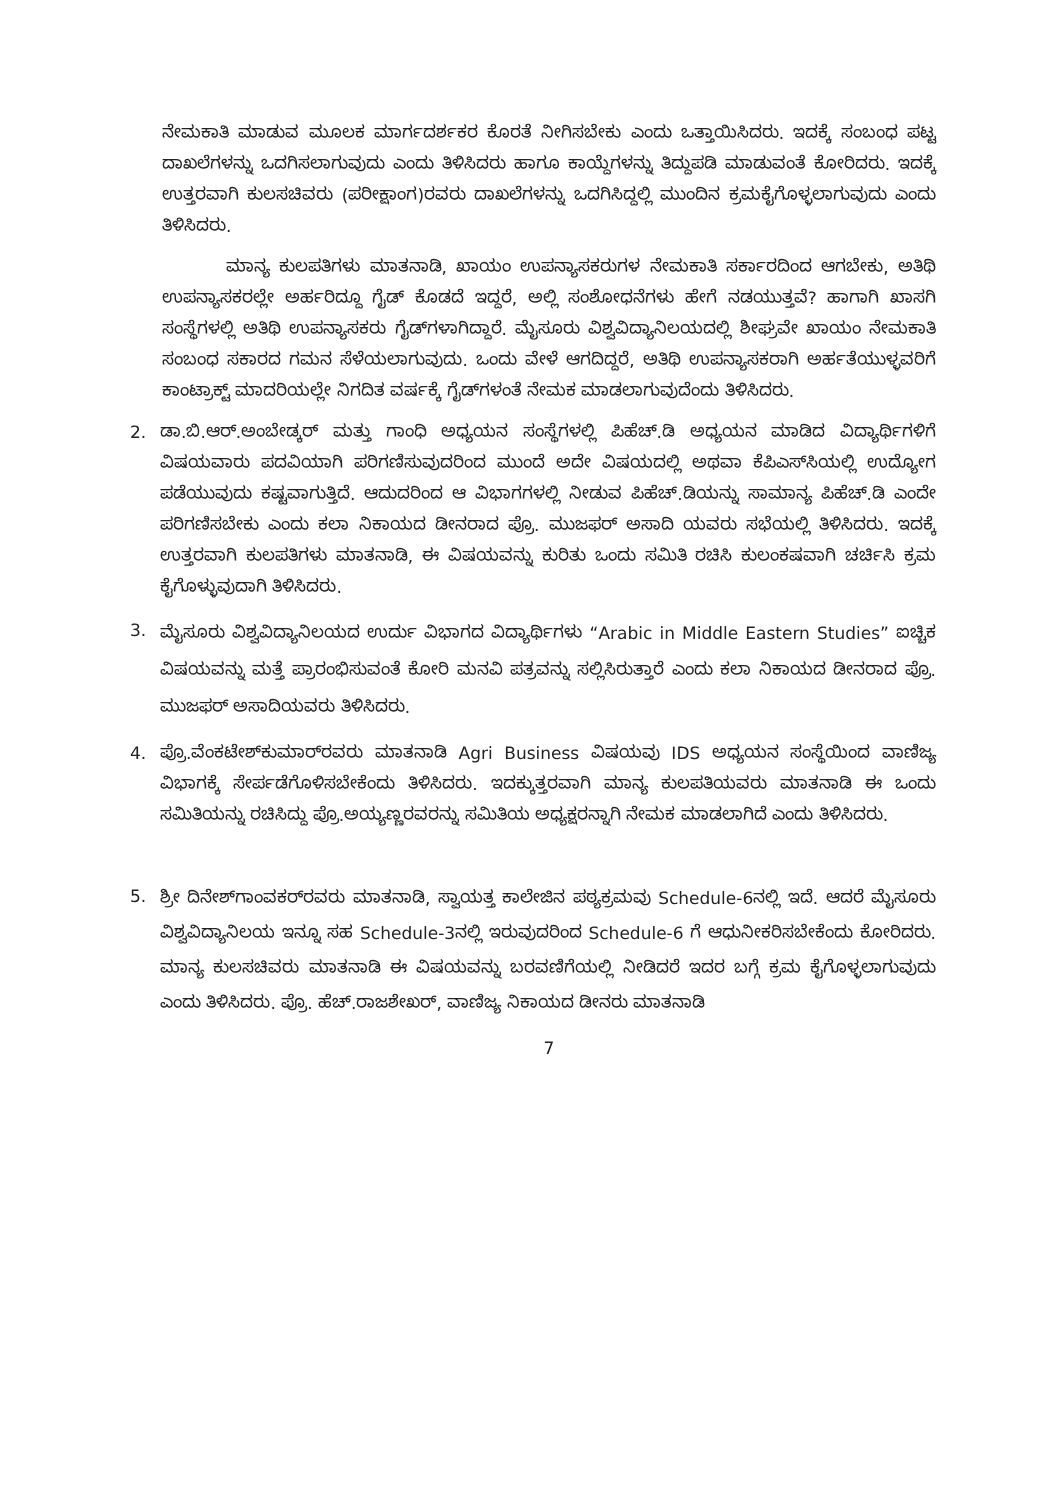ನೇಮಕಾತಿ ಮಾಡುವ ಮೂಲಕ ಮಾರ್ಗದರ್ಶಕರ ಕೊರತೆ ನೀಗಿಸಬೇಕು ಎಂದು ಒತ್ತಾಯಿಸಿದರು. ಇದಕ್ಕೆ ಸಂಬಂಧ ಪಟ್ಟ ದಾಖಲೆಗಳನ್ನು ಒದಗಿಸಲಾಗುವುದು ಎಂದು ತಿಳಿಸಿದರು ಹಾಗೂ ಕಾಯ್ದೆಗಳನ್ನು ತಿದ್ದುಪಡಿ ಮಾಡುವಂತೆ ಕೋರಿದರು. ಇದಕ್ಕೆ ಉತ್ತರವಾಗಿ ಕುಲಸಚಿವರು (ಪರೀಕ್ಷಾಂಗ)ರವರು ದಾಖಲೆಗಳನ್ನು ಒದಗಿಸಿದ್ದಲ್ಲಿ ಮುಂದಿನ ಕ್ರಮಕೈಗೊಳ್ಳಲಾಗುವುದು ಎಂದು ತಿಳಿಸಿದರು.
ಮಾನ್ಯ ಕುಲಪತಿಗಳು ಮಾತನಾಡಿ, ಖಾಯಂ ಉಪನ್ಯಾಸಕರುಗಳ ನೇಮಕಾತಿ ಸರ್ಕಾರದಿಂದ ಆಗಬೇಕು, ಅತಿಥಿ ಉಪನ್ಯಾಸಕರಲ್ಲೇ ಅರ್ಹರಿದ್ದೂ ಗೈಡ್ ಕೊಡದೆ ಇದ್ದರೆ, ಅಲ್ಲಿ ಸಂಶೋಧನೆಗಳು ಹೇಗೆ ನಡಯುತ್ತವೆ? ಹಾಗಾಗಿ ಖಾಸಗಿ ಸಂಸ್ಥೆಗಳಲ್ಲಿ ಅತಿಥಿ ಉಪನ್ಯಾಸಕರು ಗೈಡ್‌ಗಳಾಗಿದ್ದಾರೆ. ಮೈಸೂರು ವಿಶ್ವವಿದ್ಯಾನಿಲಯದಲ್ಲಿ ಶೀಘ್ರವೇ ಖಾಯಂ ನೇಮಕಾತಿ ಸಂಬಂಧ ಸಕಾರದ ಗಮನ ಸೆಳೆಯಲಾಗುವುದು. ಒಂದು ವೇಳೆ ಆಗದಿದ್ದರೆ, ಅತಿಥಿ ಉಪನ್ಯಾಸಕರಾಗಿ ಅರ್ಹತೆಯುಳ್ಳವರಿಗೆ ಕಾಂಟ್ರಾಕ್ಟ್ ಮಾದರಿಯಲ್ಲೇ ನಿಗದಿತ ವರ್ಷಕ್ಕೆ ಗೈಡ್‌ಗಳಂತೆ ನೇಮಕ ಮಾಡಲಾಗುವುದೆಂದು ತಿಳಿಸಿದರು.
2. ಡಾ.ಬಿ.ಆರ್.ಅಂಬೇಡ್ಕರ್ ಮತ್ತು ಗಾಂಧಿ ಅಧ್ಯಯನ ಸಂಸ್ಥೆಗಳಲ್ಲಿ ಪಿಹೆಚ್.ಡಿ ಅಧ್ಯಯನ ಮಾಡಿದ ವಿದ್ಯಾರ್ಥಿಗಳಿಗೆ ವಿಷಯವಾರು ಪದವಿಯಾಗಿ ಪರಿಗಣಿಸುವುದರಿಂದ ಮುಂದೆ ಅದೇ ವಿಷಯದಲ್ಲಿ ಅಥವಾ ಕೆಪಿಎಸ್‌ಸಿಯಲ್ಲಿ ಉದ್ಯೋಗ ಪಡೆಯುವುದು ಕಷ್ಟವಾಗುತ್ತಿದೆ. ಆದುದರಿಂದ ಆ ವಿಭಾಗಗಳಲ್ಲಿ ನೀಡುವ ಪಿಹೆಚ್.ಡಿಯನ್ನು ಸಾಮಾನ್ಯ ಪಿಹೆಚ್.ಡಿ ಎಂದೇ ಪರಿಗಣಿಸಬೇಕು ಎಂದು ಕಲಾ ನಿಕಾಯದ ಡೀನರಾದ ಪ್ರೊ. ಮುಜಫರ್ ಅಸಾದಿ ಯವರು ಸಭೆಯಲ್ಲಿ ತಿಳಿಸಿದರು. ಇದಕ್ಕೆ ಉತ್ತರವಾಗಿ ಕುಲಪತಿಗಳು ಮಾತನಾಡಿ, ಈ ವಿಷಯವನ್ನು ಕುರಿತು ಒಂದು ಸಮಿತಿ ರಚಿಸಿ ಕುಲಂಕಷವಾಗಿ ಚರ್ಚಿಸಿ ಕ್ರಮ ಕೈಗೊಳ್ಳುವುದಾಗಿ ತಿಳಿಸಿದರು.
3.
ಮೈಸೂರು ವಿಶ್ವವಿದ್ಯಾನಿಲಯದ ಉರ್ದು ವಿಭಾಗದ ವಿದ್ಯಾರ್ಥಿಗಳು “Arabic in Middle Eastern Studies” ಐಚ್ಚಿಕ ವಿಷಯವನ್ನು ಮತ್ತೆ ಪ್ರಾರಂಭಿಸುವಂತೆ ಕೋರಿ ಮನವಿ ಪತ್ರವನ್ನು ಸಲ್ಲಿಸಿರುತ್ತಾರೆ ಎಂದು ಕಲಾ ನಿಕಾಯದ ಡೀನರಾದ ಪ್ರೊ. ಮುಜಫರ್ ಅಸಾದಿಯವರು ತಿಳಿಸಿದರು.
4. ಪ್ರೊ.ವೆಂಕಟೇಶ್‌ಕುಮಾರ್‌ರವರು ಮಾತನಾಡಿ Agri Business ವಿಷಯವು IDS ಅಧ್ಯಯನ ಸಂಸ್ಥೆಯಿಂದ ವಾಣಿಜ್ಯ ವಿಭಾಗಕ್ಕೆ ಸೇರ್ಪಡೆಗೊಳಿಸಬೇಕೆಂದು ತಿಳಿಸಿದರು. ಇದಕ್ಕುತ್ತರವಾಗಿ ಮಾನ್ಯ ಕುಲಪತಿಯವರು ಮಾತನಾಡಿ ಈ ಒಂದು ಸಮಿತಿಯನ್ನು ರಚಿಸಿದ್ದು ಪ್ರೊ.ಅಯ್ಯಣ್ಣರವರನ್ನು ಸಮಿತಿಯ ಅಧ್ಯಕ್ಷರನ್ನಾಗಿ ನೇಮಕ ಮಾಡಲಾಗಿದೆ ಎಂದು ತಿಳಿಸಿದರು.
5.
ಶ್ರೀ ದಿನೇಶ್‌ಗಾಂವಕರ್‌ರವರು ಮಾತನಾಡಿ, ಸ್ವಾಯತ್ತ ಕಾಲೇಜಿನ ಪಠ್ಯಕ್ರಮವು Schedule-6ನಲ್ಲಿ ಇದೆ. ಆದರೆ ಮೈಸೂರು ವಿಶ್ವವಿದ್ಯಾನಿಲಯ ಇನ್ನೂ ಸಹ Schedule-3ನಲ್ಲಿ ಇರುವುದರಿಂದ Schedule-6 ಗೆ ಆಧುನೀಕರಿಸಬೇಕೆಂದು ಕೋರಿದರು. ಮಾನ್ಯ ಕುಲಸಚಿವರು ಮಾತನಾಡಿ ಈ ವಿಷಯವನ್ನು ಬರವಣಿಗೆಯಲ್ಲಿ ನೀಡಿದರೆ ಇದರ ಬಗ್ಗೆ ಕ್ರಮ ಕೈಗೊಳ್ಳಲಾಗುವುದು ಎಂದು ತಿಳಿಸಿದರು. ಪ್ರೊ. ಹೆಚ್.ರಾಜಶೇಖರ್, ವಾಣಿಜ್ಯ ನಿಕಾಯದ ಡೀನರು ಮಾತನಾಡಿ
7